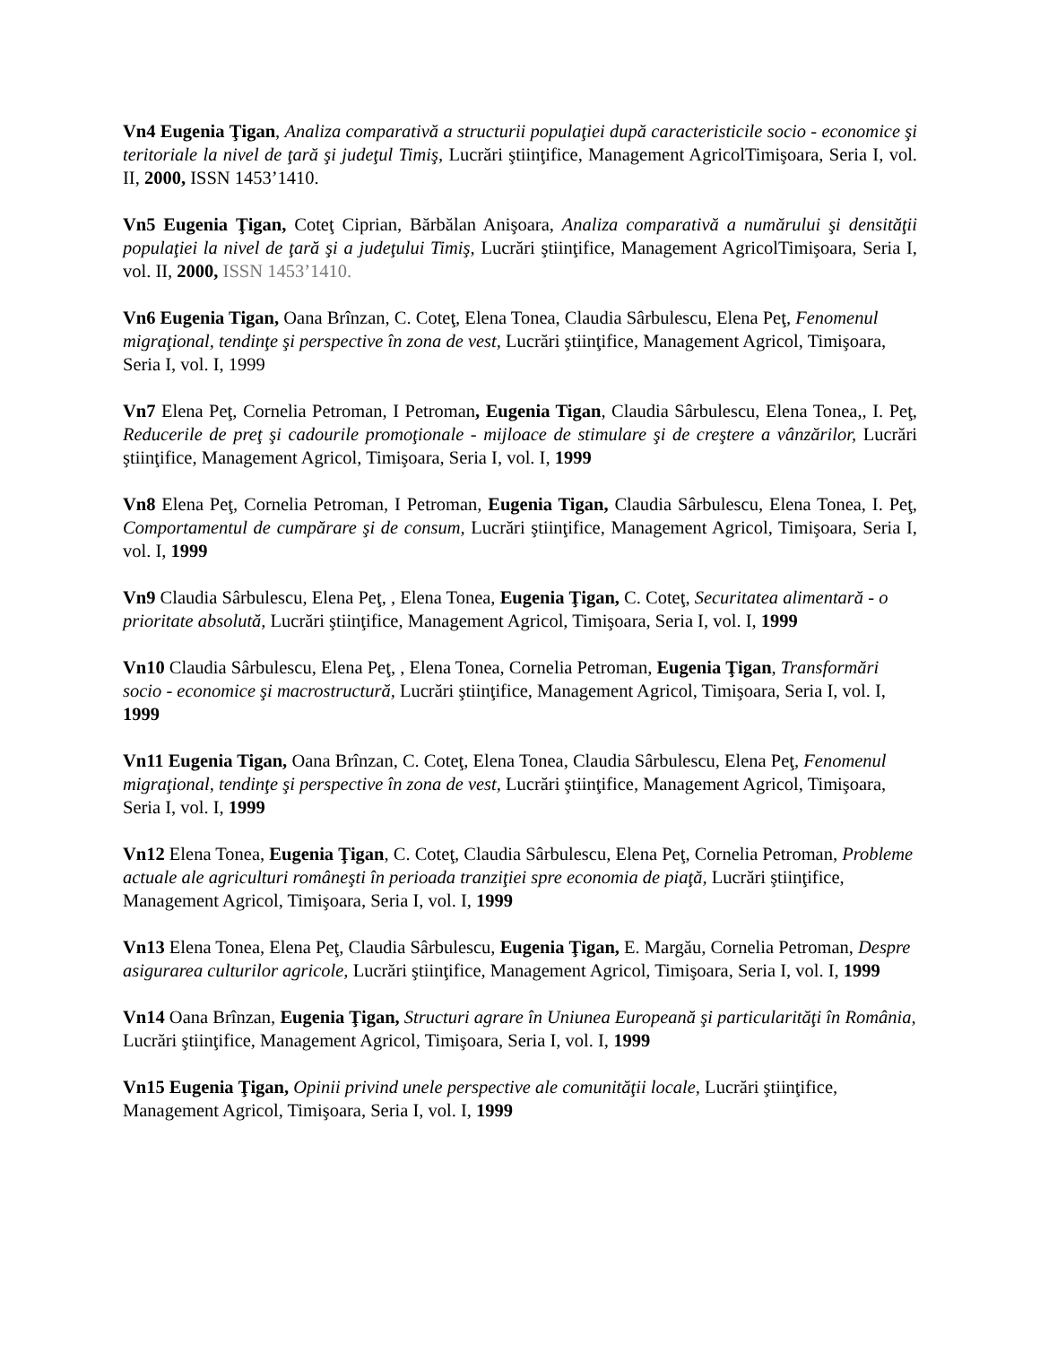Vn4 Eugenia Ţigan, Analiza comparativă a structurii populaţiei după caracteristicile socio - economice şi teritoriale la nivel de ţară şi judeţul Timiş, Lucrări ştiinţifice, Management AgricolTimişoara, Seria I, vol. II, 2000, ISSN 1453’1410.
Vn5 Eugenia Ţigan, Coteţ Ciprian, Bărbălan Anişoara, Analiza comparativă a numărului şi densităţii populaţiei la nivel de ţară şi a judeţului Timiş, Lucrări ştiinţifice, Management AgricolTimişoara, Seria I, vol. II, 2000, ISSN 1453’1410.
Vn6 Eugenia Tigan, Oana Brînzan, C. Coteţ, Elena Tonea, Claudia Sârbulescu, Elena Peţ, Fenomenul migraţional, tendinţe şi perspective în zona de vest, Lucrări ştiinţifice, Management Agricol, Timişoara, Seria I, vol. I, 1999
Vn7 Elena Peţ, Cornelia Petroman, I Petroman, Eugenia Tigan, Claudia Sârbulescu, Elena Tonea,, I. Peţ, Reducerile de preţ şi cadourile promoţionale - mijloace de stimulare şi de creştere a vânzărilor, Lucrări ştiinţifice, Management Agricol, Timişoara, Seria I, vol. I, 1999
Vn8 Elena Peţ, Cornelia Petroman, I Petroman, Eugenia Tigan, Claudia Sârbulescu, Elena Tonea, I. Peţ, Comportamentul de cumpărare şi de consum, Lucrări ştiinţifice, Management Agricol, Timişoara, Seria I, vol. I, 1999
Vn9 Claudia Sârbulescu, Elena Peţ, , Elena Tonea, Eugenia Ţigan, C. Coteţ, Securitatea alimentară - o prioritate absolută, Lucrări ştiinţifice, Management Agricol, Timişoara, Seria I, vol. I, 1999
Vn10 Claudia Sârbulescu, Elena Peţ, , Elena Tonea, Cornelia Petroman, Eugenia Ţigan, Transformări socio - economice şi macrostructură, Lucrări ştiinţifice, Management Agricol, Timişoara, Seria I, vol. I, 1999
Vn11 Eugenia Tigan, Oana Brînzan, C. Coteţ, Elena Tonea, Claudia Sârbulescu, Elena Peţ, Fenomenul migraţional, tendinţe şi perspective în zona de vest, Lucrări ştiinţifice, Management Agricol, Timişoara, Seria I, vol. I, 1999
Vn12 Elena Tonea, Eugenia Ţigan, C. Coteţ, Claudia Sârbulescu, Elena Peţ, Cornelia Petroman, Probleme actuale ale agriculturi româneşti în perioada tranziţiei spre economia de piaţă, Lucrări ştiinţifice, Management Agricol, Timişoara, Seria I, vol. I, 1999
Vn13 Elena Tonea, Elena Peţ, Claudia Sârbulescu, Eugenia Ţigan, E. Margău, Cornelia Petroman, Despre asigurarea culturilor agricole, Lucrări ştiinţifice, Management Agricol, Timişoara, Seria I, vol. I, 1999
Vn14 Oana Brînzan, Eugenia Ţigan, Structuri agrare în Uniunea Europeană şi particularităţi în România, Lucrări ştiinţifice, Management Agricol, Timişoara, Seria I, vol. I, 1999
Vn15 Eugenia Ţigan, Opinii privind unele perspective ale comunităţii locale, Lucrări ştiinţifice, Management Agricol, Timişoara, Seria I, vol. I, 1999